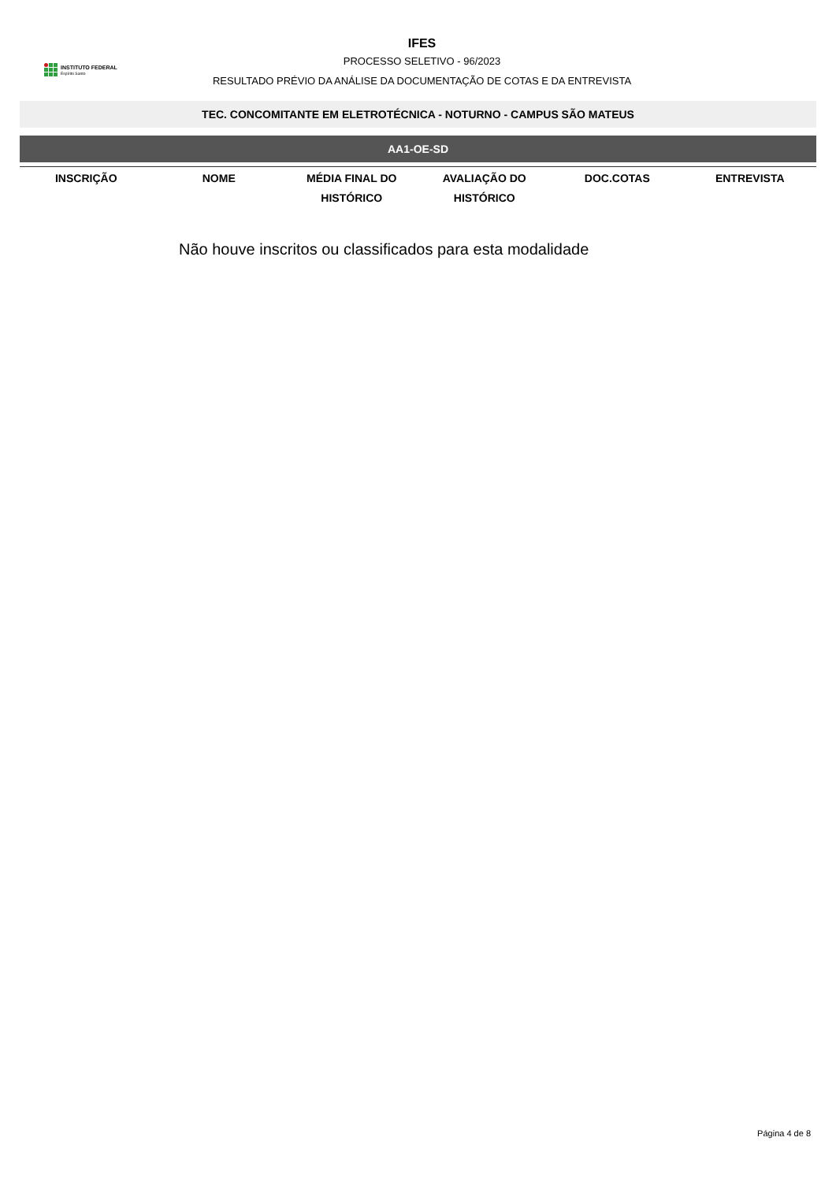INSTITUTO FEDERAL
Espírito Santo
IFES
PROCESSO SELETIVO - 96/2023
RESULTADO PRÉVIO DA ANÁLISE DA DOCUMENTAÇÃO DE COTAS E DA ENTREVISTA
TEC. CONCOMITANTE EM ELETROTÉCNICA - NOTURNO - CAMPUS SÃO MATEUS
AA1-OE-SD
| INSCRIÇÃO | NOME | MÉDIA FINAL DO HISTÓRICO | AVALIAÇÃO DO HISTÓRICO | DOC.COTAS | ENTREVISTA |
| --- | --- | --- | --- | --- | --- |
Não houve inscritos ou classificados para esta modalidade
Página 4 de 8